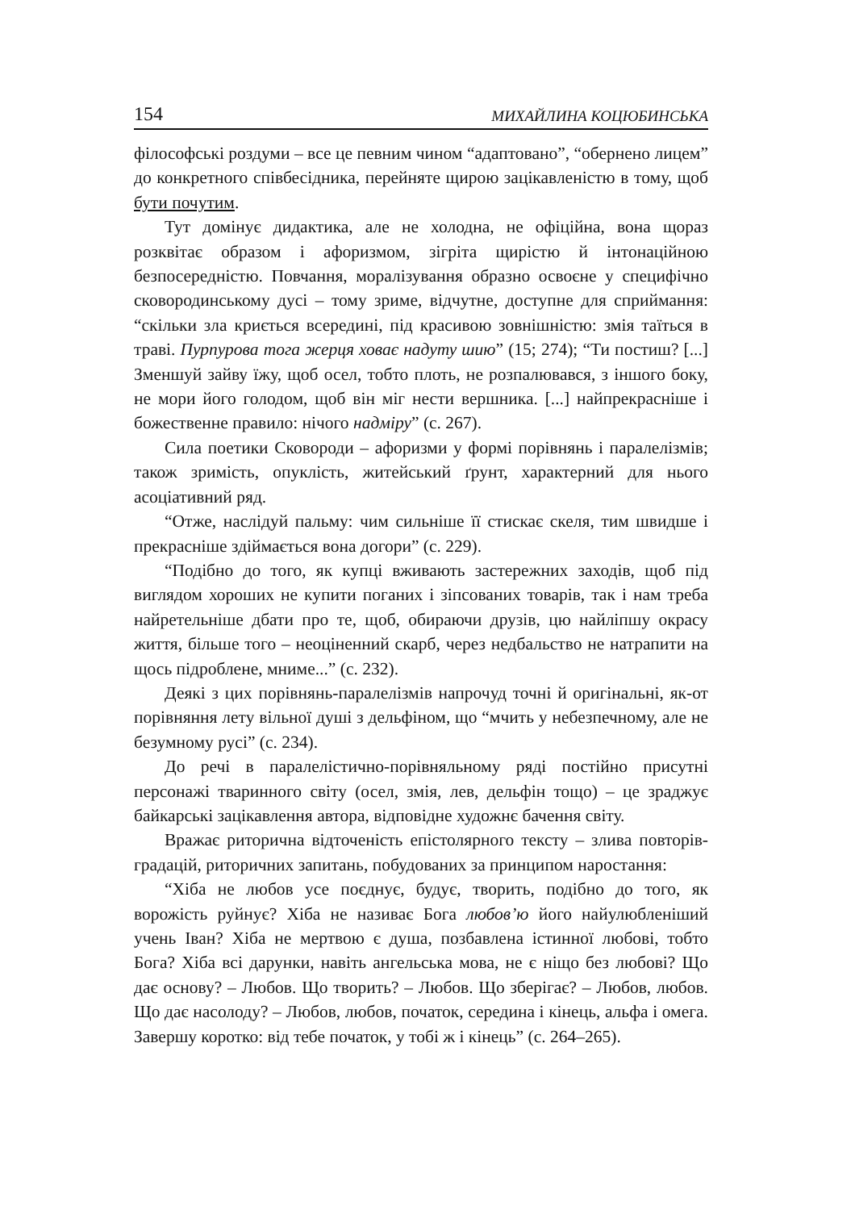154 МИХАЙЛИНА КОЦЮБИНСЬКА
філософські роздуми – все це певним чином “адаптовано”, “обернено лицем” до конкретного співбесідника, перейняте щирою зацікавленістю в тому, щоб бути почутим.
Тут домінує дидактика, але не холодна, не офіційна, вона щораз розквітає образом і афоризмом, зігріта щирістю й інтонаційною безпосередністю. Повчання, моралізування образно освоєне у специфічно сковородинському дусі – тому зриме, відчутне, доступне для сприймання: “скільки зла криється всередині, під красивою зовнішністю: змія таїться в траві. Пурпурова тога жерця ховає надуту шию” (15; 274); “Ти постиш? [...] Зменшуй зайву їжу, щоб осел, тобто плоть, не розпалювався, з іншого боку, не мори його голодом, щоб він міг нести вершника. [...] найпрекрасніше і божественне правило: нічого надміру” (с. 267).
Сила поетики Сковороди – афоризми у формі порівнянь і паралелізмів; також зримість, опуклість, житейський ґрунт, характерний для нього асоціативний ряд.
“Отже, наслідуй пальму: чим сильніше її стискає скеля, тим швидше і прекрасніше здіймається вона догори” (с. 229).
“Подібно до того, як купці вживають застережних заходів, щоб під виглядом хороших не купити поганих і зіпсованих товарів, так і нам треба найретельніше дбати про те, щоб, обираючи друзів, цю найліпшу окрасу життя, більше того – неоціненний скарб, через недбальство не натрапити на щось підроблене, мниме...” (с. 232).
Деякі з цих порівнянь-паралелізмів напрочуд точні й оригінальні, як-от порівняння лету вільної душі з дельфіном, що “мчить у небезпечному, але не безумному русі” (с. 234).
До речі в паралелістично-порівняльному ряді постійно присутні персонажі тваринного світу (осел, змія, лев, дельфін тощо) – це зраджує байкарські зацікавлення автора, відповідне художнє бачення світу.
Вражає риторична відточеність епістолярного тексту – злива повторів-градацій, риторичних запитань, побудованих за принципом наростання:
“Хіба не любов усе поєднує, будує, творить, подібно до того, як ворожість руйнує? Хіба не називає Бога любов’ю його найулюбленіший учень Іван? Хіба не мертвою є душа, позбавлена істинної любові, тобто Бога? Хіба всі дарунки, навіть ангельська мова, не є ніщо без любові? Що дає основу? – Любов. Що творить? – Любов. Що зберігає? – Любов, любов. Що дає насолоду? – Любов, любов, початок, середина і кінець, альфа і омега. Завершу коротко: від тебе початок, у тобі ж і кінець” (с. 264–265).